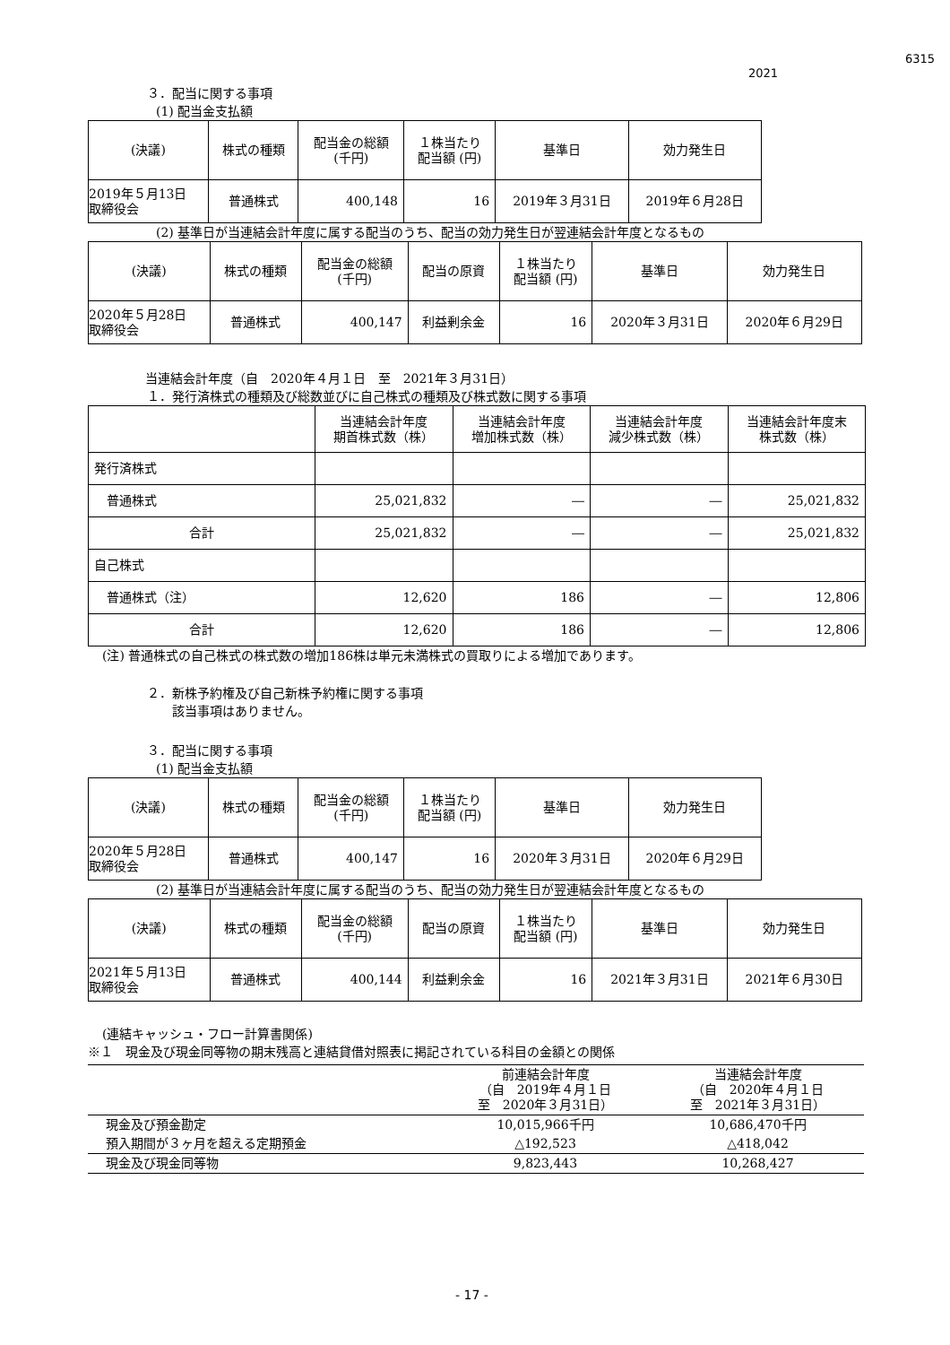6315
2021
３．配当に関する事項
(1) 配当金支払額
| (決議) | 株式の種類 | 配当金の総額 (千円) | １株当たり 配当額 (円) | 基準日 | 効力発生日 |
| --- | --- | --- | --- | --- | --- |
| 2019年５月13日 取締役会 | 普通株式 | 400,148 | 16 | 2019年３月31日 | 2019年６月28日 |
(2) 基準日が当連結会計年度に属する配当のうち、配当の効力発生日が翌連結会計年度となるもの
| (決議) | 株式の種類 | 配当金の総額 (千円) | 配当の原資 | １株当たり 配当額 (円) | 基準日 | 効力発生日 |
| --- | --- | --- | --- | --- | --- | --- |
| 2020年５月28日 取締役会 | 普通株式 | 400,147 | 利益剰余金 | 16 | 2020年３月31日 | 2020年６月29日 |
当連結会計年度（自　2020年４月１日　至　2021年３月31日）
１．発行済株式の種類及び総数並びに自己株式の種類及び株式数に関する事項
| | 当連結会計年度 期首株式数（株） | 当連結会計年度 増加株式数（株） | 当連結会計年度 減少株式数（株） | 当連結会計年度末 株式数（株） |
| --- | --- | --- | --- | --- |
| 発行済株式 | | | | |
| 普通株式 | 25,021,832 | ― | ― | 25,021,832 |
| 合計 | 25,021,832 | ― | ― | 25,021,832 |
| 自己株式 | | | | |
| 普通株式（注） | 12,620 | 186 | ― | 12,806 |
| 合計 | 12,620 | 186 | ― | 12,806 |
(注) 普通株式の自己株式の株式数の増加186株は単元未満株式の買取りによる増加であります。
２．新株予約権及び自己新株予約権に関する事項
該当事項はありません。
３．配当に関する事項
(1) 配当金支払額
| (決議) | 株式の種類 | 配当金の総額 (千円) | １株当たり 配当額 (円) | 基準日 | 効力発生日 |
| --- | --- | --- | --- | --- | --- |
| 2020年５月28日 取締役会 | 普通株式 | 400,147 | 16 | 2020年３月31日 | 2020年６月29日 |
(2) 基準日が当連結会計年度に属する配当のうち、配当の効力発生日が翌連結会計年度となるもの
| (決議) | 株式の種類 | 配当金の総額 (千円) | 配当の原資 | １株当たり 配当額 (円) | 基準日 | 効力発生日 |
| --- | --- | --- | --- | --- | --- | --- |
| 2021年５月13日 取締役会 | 普通株式 | 400,144 | 利益剰余金 | 16 | 2021年３月31日 | 2021年６月30日 |
(連結キャッシュ・フロー計算書関係)
※１　現金及び現金同等物の期末残高と連結貸借対照表に掲記されている科目の金額との関係
| | 前連結会計年度 （自 2019年４月１日 至 2020年３月31日） | 当連結会計年度 （自 2020年４月１日 至 2021年３月31日） |
| --- | --- | --- |
| 現金及び預金勘定 | 10,015,966千円 | 10,686,470千円 |
| 預入期間が３ヶ月を超える定期預金 | △192,523 | △418,042 |
| 現金及び現金同等物 | 9,823,443 | 10,268,427 |
- 17 -